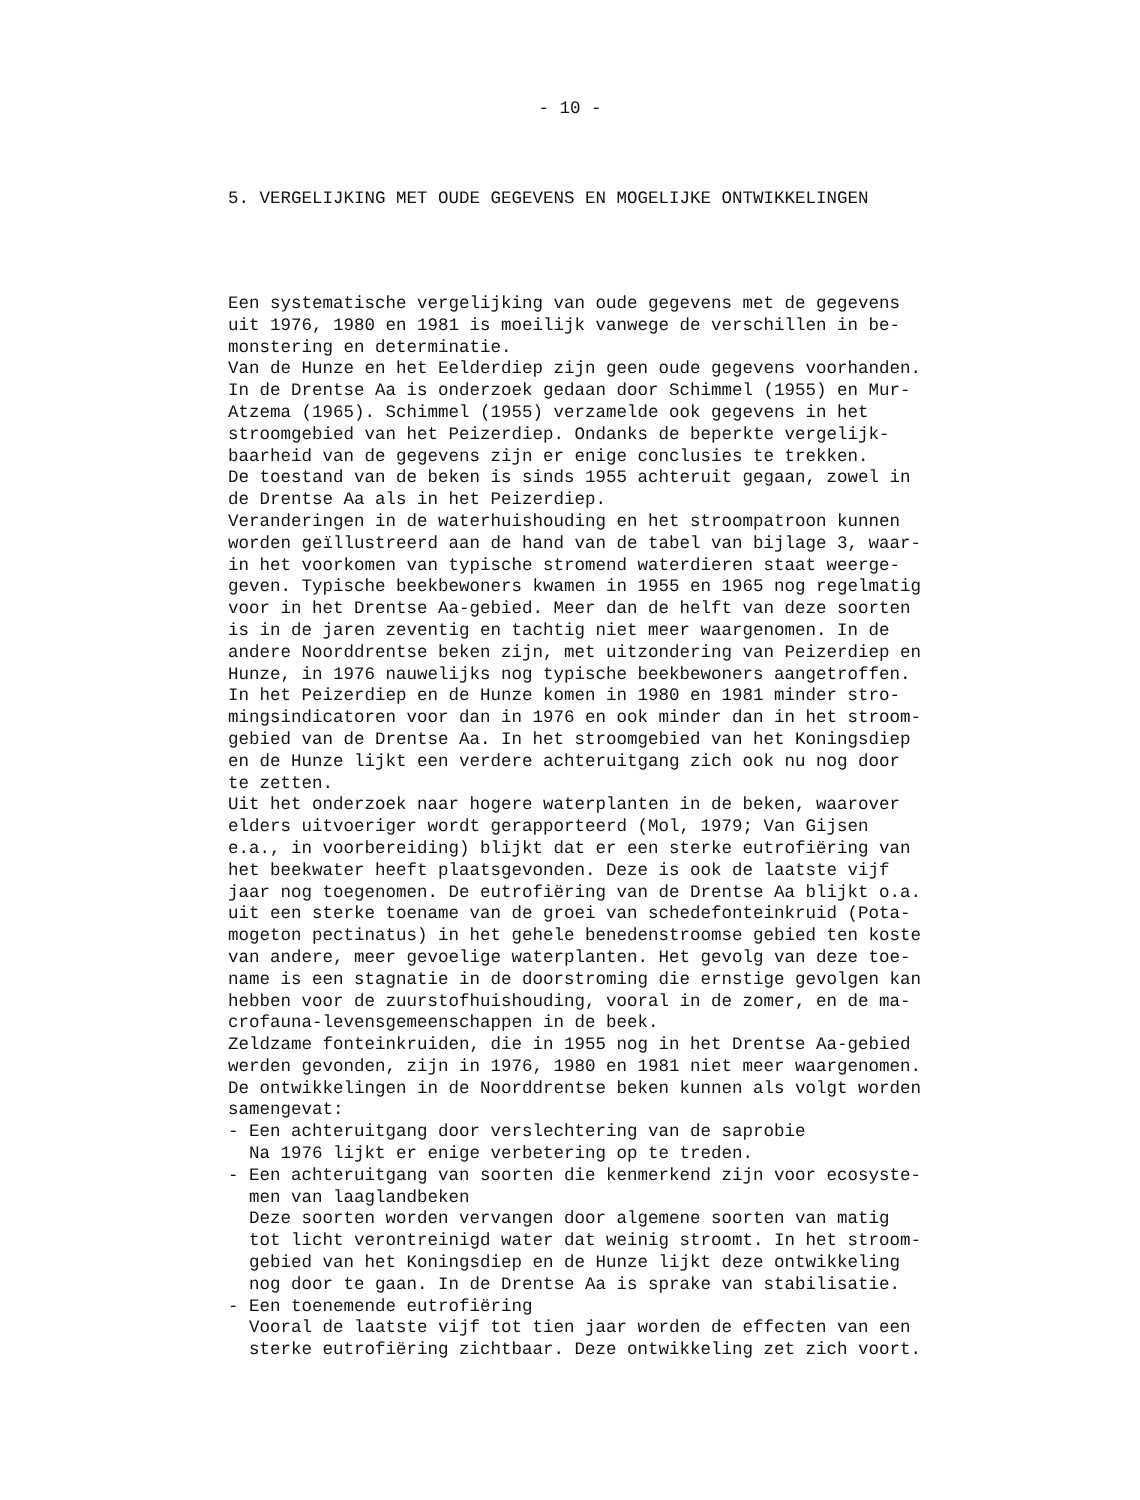- 10 -
5. VERGELIJKING MET OUDE GEGEVENS EN MOGELIJKE ONTWIKKELINGEN
Een systematische vergelijking van oude gegevens met de gegevens uit 1976, 1980 en 1981 is moeilijk vanwege de verschillen in be- monstering en determinatie. Van de Hunze en het Eelderdiep zijn geen oude gegevens voorhanden. In de Drentse Aa is onderzoek gedaan door Schimmel (1955) en Mur- Atzema (1965). Schimmel (1955) verzamelde ook gegevens in het stroomgebied van het Peizerdiep. Ondanks de beperkte vergelijk- baarheid van de gegevens zijn er enige conclusies te trekken. De toestand van de beken is sinds 1955 achteruit gegaan, zowel in de Drentse Aa als in het Peizerdiep. Veranderingen in de waterhuishouding en het stroompatroon kunnen worden geïllustreerd aan de hand van de tabel van bijlage 3, waar- in het voorkomen van typische stromend waterdieren staat weerge- geven. Typische beekbewoners kwamen in 1955 en 1965 nog regelmatig voor in het Drentse Aa-gebied. Meer dan de helft van deze soorten is in de jaren zeventig en tachtig niet meer waargenomen. In de andere Noorddrentse beken zijn, met uitzondering van Peizerdiep en Hunze, in 1976 nauwelijks nog typische beekbewoners aangetroffen. In het Peizerdiep en de Hunze komen in 1980 en 1981 minder stro- mingsindicatoren voor dan in 1976 en ook minder dan in het stroom- gebied van de Drentse Aa. In het stroomgebied van het Koningsdiep en de Hunze lijkt een verdere achteruitgang zich ook nu nog door te zetten. Uit het onderzoek naar hogere waterplanten in de beken, waarover elders uitvoeriger wordt gerapporteerd (Mol, 1979; Van Gijsen e.a., in voorbereiding) blijkt dat er een sterke eutrofiëring van het beekwater heeft plaatsgevonden. Deze is ook de laatste vijf jaar nog toegenomen. De eutrofiëring van de Drentse Aa blijkt o.a. uit een sterke toename van de groei van schedefonteinkruid (Pota- mogeton pectinatus) in het gehele benedenstroomse gebied ten koste van andere, meer gevoelige waterplanten. Het gevolg van deze toe- name is een stagnatie in de doorstroming die ernstige gevolgen kan hebben voor de zuurstofhuishouding, vooral in de zomer, en de ma- crofauna-levensgemeenschappen in de beek. Zeldzame fonteinkruiden, die in 1955 nog in het Drentse Aa-gebied werden gevonden, zijn in 1976, 1980 en 1981 niet meer waargenomen. De ontwikkelingen in de Noorddrentse beken kunnen als volgt worden samengevat: - Een achteruitgang door verslechtering van de saprobie Na 1976 lijkt er enige verbetering op te treden. - Een achteruitgang van soorten die kenmerkend zijn voor ecosyste- men van laaglandbeken Deze soorten worden vervangen door algemene soorten van matig tot licht verontreinigd water dat weinig stroomt. In het stroom- gebied van het Koningsdiep en de Hunze lijkt deze ontwikkeling nog door te gaan. In de Drentse Aa is sprake van stabilisatie. - Een toenemende eutrofiëring Vooral de laatste vijf tot tien jaar worden de effecten van een sterke eutrofiëring zichtbaar. Deze ontwikkeling zet zich voort.